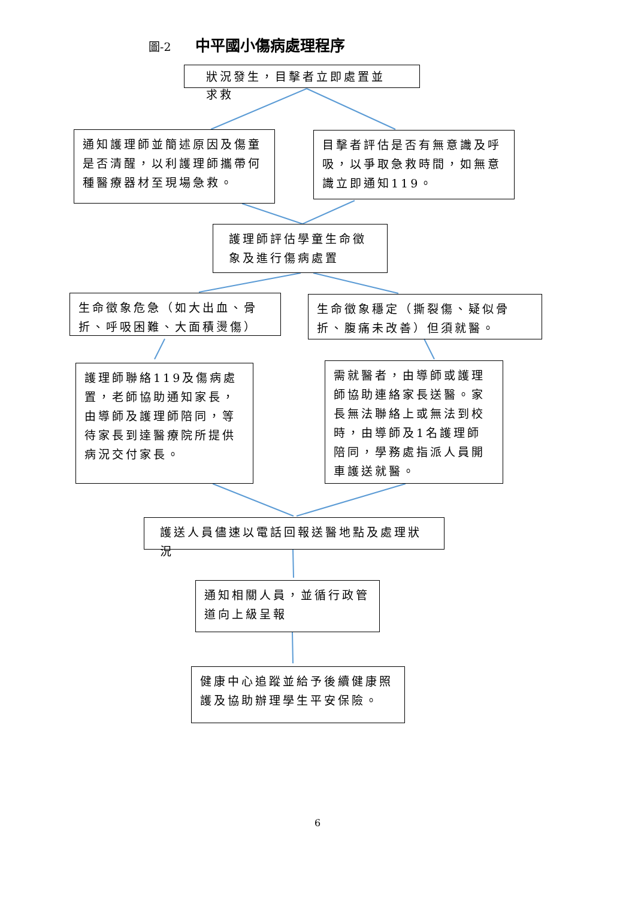圖-2 中平國小傷病處理程序
狀況發生，目擊者立即處置並求救
通知護理師並簡述原因及傷童是否清醒，以利護理師攜帶何種醫療器材至現場急救。
目擊者評估是否有無意識及呼吸，以爭取急救時間，如無意識立即通知119。
護理師評估學童生命徵象及進行傷病處置
生命徵象危急（如大出血、骨折、呼吸困難、大面積燙傷）
生命徵象穩定（撕裂傷、疑似骨折、腹痛未改善）但須就醫。
護理師聯絡119及傷病處置，老師協助通知家長，由導師及護理師陪同，等待家長到達醫療院所提供病況交付家長。
需就醫者，由導師或護理師協助連絡家長送醫。家長無法聯絡上或無法到校時，由導師及1名護理師陪同，學務處指派人員開車護送就醫。
護送人員儘速以電話回報送醫地點及處理狀況
通知相關人員，並循行政管道向上級呈報
健康中心追蹤並給予後續健康照護及協助辦理學生平安保險。
6